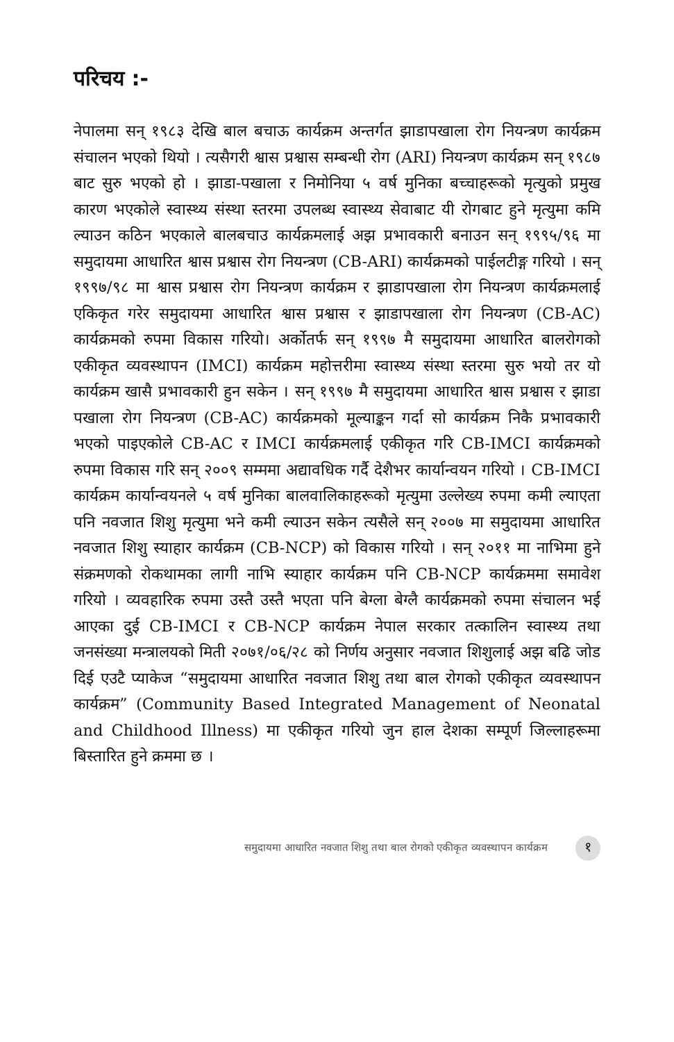परिचय :-
नेपालमा सन् १९८३ देखि बाल बचाऊ कार्यक्रम अन्तर्गत झाडापखाला रोग नियन्त्रण कार्यक्रम संचालन भएको थियो । त्यसैगरी श्वास प्रश्वास सम्बन्धी रोग (ARI) नियन्त्रण कार्यक्रम सन् १९८७ बाट सुरु भएको हो । झाडा-पखाला र निमोनिया ५ वर्ष मुनिका बच्चाहरूको मृत्युको प्रमुख कारण भएकोले स्वास्थ्य संस्था स्तरमा उपलब्ध स्वास्थ्य सेवाबाट यी रोगबाट हुने मृत्युमा कमि ल्याउन कठिन भएकाले बालबचाउ कार्यक्रमलाई अझ प्रभावकारी बनाउन सन् १९९५/९६ मा समुदायमा आधारित श्वास प्रश्वास रोग नियन्त्रण (CB-ARI) कार्यक्रमको पाईलटीङ्ग गरियो । सन् १९९७/९८ मा श्वास प्रश्वास रोग नियन्त्रण कार्यक्रम र झाडापखाला रोग नियन्त्रण कार्यक्रमलाई एकिकृत गरेर समुदायमा आधारित श्वास प्रश्वास र झाडापखाला रोग नियन्त्रण (CB-AC) कार्यक्रमको रुपमा विकास गरियो। अर्कोतर्फ सन् १९९७ मै समुदायमा आधारित बालरोगको एकीकृत व्यवस्थापन (IMCI) कार्यक्रम महोत्तरीमा स्वास्थ्य संस्था स्तरमा सुरु भयो तर यो कार्यक्रम खासै प्रभावकारी हुन सकेन । सन् १९९७ मै समुदायमा आधारित श्वास प्रश्वास र झाडा पखाला रोग नियन्त्रण (CB-AC) कार्यक्रमको मूल्याङ्कन गर्दा सो कार्यक्रम निकै प्रभावकारी भएको पाइएकोले CB-AC र IMCI कार्यक्रमलाई एकीकृत गरि CB-IMCI कार्यक्रमको रुपमा विकास गरि सन् २००९ सम्ममा अद्यावधिक गर्दै देशैभर कार्यान्वयन गरियो । CB-IMCI कार्यक्रम कार्यान्वयनले ५ वर्ष मुनिका बालवालिकाहरूको मृत्युमा उल्लेख्य रुपमा कमी ल्याएता पनि नवजात शिशु मृत्युमा भने कमी ल्याउन सकेन त्यसैले सन् २००७ मा समुदायमा आधारित नवजात शिशु स्याहार कार्यक्रम (CB-NCP) को विकास गरियो । सन् २०११ मा नाभिमा हुने संक्रमणको रोकथामका लागी नाभि स्याहार कार्यक्रम पनि CB-NCP कार्यक्रममा समावेश गरियो । व्यवहारिक रुपमा उस्तै उस्तै भएता पनि बेग्ला बेग्लै कार्यक्रमको रुपमा संचालन भई आएका दुई CB-IMCI र CB-NCP कार्यक्रम नेपाल सरकार तत्कालिन स्वास्थ्य तथा जनसंख्या मन्त्रालयको मिती २०७१/०६/२८ को निर्णय अनुसार नवजात शिशुलाई अझ बढि जोड दिई एउटै प्याकेज “समुदायमा आधारित नवजात शिशु तथा बाल रोगको एकीकृत व्यवस्थापन कार्यक्रम” (Community Based Integrated Management of Neonatal and Childhood Illness) मा एकीकृत गरियो जुन हाल देशका सम्पूर्ण जिल्लाहरूमा बिस्तारित हुने क्रममा छ ।
समुदायमा आधारित नवजात शिशु तथा बाल रोगको एकीकृत व्यवस्थापन कार्यक्रम १